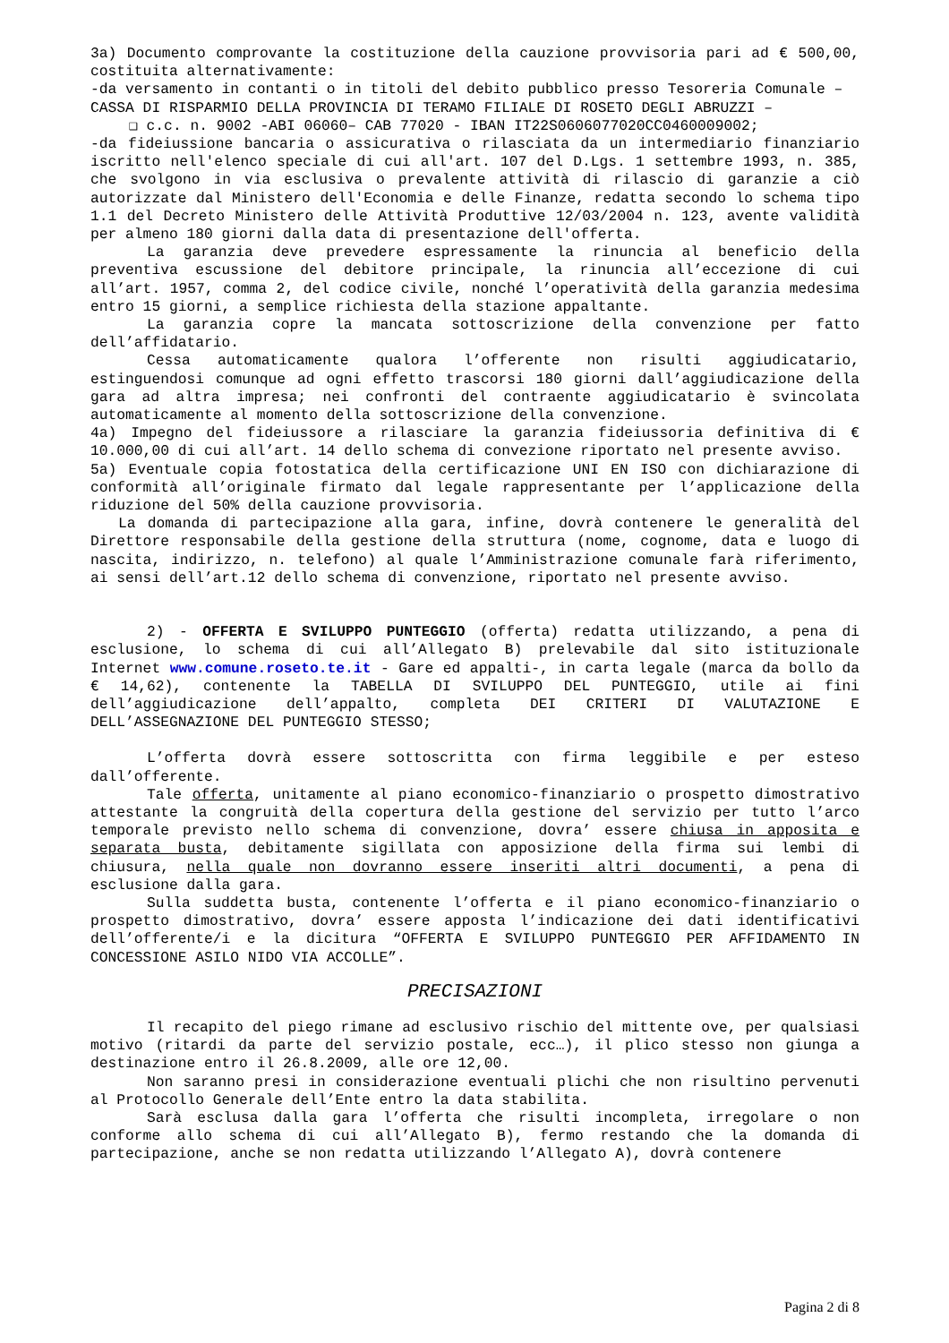3a) Documento comprovante la costituzione della cauzione provvisoria pari ad € 500,00, costituita alternativamente:
-da versamento in contanti o in titoli del debito pubblico presso Tesoreria Comunale –
CASSA DI RISPARMIO DELLA PROVINCIA DI TERAMO FILIALE DI ROSETO DEGLI ABRUZZI –
❑ c.c. n. 9002 -ABI 06060– CAB 77020 - IBAN IT22S0606077020CC0460009002;
-da fideiussione bancaria o assicurativa o rilasciata da un intermediario finanziario iscritto nell'elenco speciale di cui all'art. 107 del D.Lgs. 1 settembre 1993, n. 385, che svolgono in via esclusiva o prevalente attività di rilascio di garanzie a ciò autorizzate dal Ministero dell'Economia e delle Finanze, redatta secondo lo schema tipo 1.1 del Decreto Ministero delle Attività Produttive 12/03/2004 n. 123, avente validità per almeno 180 giorni dalla data di presentazione dell'offerta.
La garanzia deve prevedere espressamente la rinuncia al beneficio della preventiva escussione del debitore principale, la rinuncia all’eccezione di cui all’art. 1957, comma 2, del codice civile, nonché l’operatività della garanzia medesima entro 15 giorni, a semplice richiesta della stazione appaltante.
La garanzia copre la mancata sottoscrizione della convenzione per fatto dell’affidatario.
Cessa automaticamente qualora l’offerente non risulti aggiudicatario, estinguendosi comunque ad ogni effetto trascorsi 180 giorni dall’aggiudicazione della gara ad altra impresa; nei confronti del contraente aggiudicatario è svincolata automaticamente al momento della sottoscrizione della convenzione.
4a) Impegno del fideiussore a rilasciare la garanzia fideiussoria definitiva di € 10.000,00 di cui all’art. 14 dello schema di convezione riportato nel presente avviso.
5a) Eventuale copia fotostatica della certificazione UNI EN ISO con dichiarazione di conformità all’originale firmato dal legale rappresentante per l’applicazione della riduzione del 50% della cauzione provvisoria.
La domanda di partecipazione alla gara, infine, dovrà contenere le generalità del Direttore responsabile della gestione della struttura (nome, cognome, data e luogo di nascita, indirizzo, n. telefono) al quale l’Amministrazione comunale farà riferimento, ai sensi dell’art.12 dello schema di convenzione, riportato nel presente avviso.
2) - OFFERTA E SVILUPPO PUNTEGGIO (offerta) redatta utilizzando, a pena di esclusione, lo schema di cui all’Allegato B) prelevabile dal sito istituzionale Internet www.comune.roseto.te.it - Gare ed appalti-, in carta legale (marca da bollo da € 14,62), contenente la TABELLA DI SVILUPPO DEL PUNTEGGIO, utile ai fini dell’aggiudicazione dell’appalto, completa DEI CRITERI DI VALUTAZIONE E DELL’ASSEGNAZIONE DEL PUNTEGGIO STESSO;
L’offerta dovrà essere sottoscritta con firma leggibile e per esteso dall’offerente.
Tale offerta, unitamente al piano economico-finanziario o prospetto dimostrativo attestante la congruità della copertura della gestione del servizio per tutto l’arco temporale previsto nello schema di convenzione, dovra’ essere chiusa in apposita e separata busta, debitamente sigillata con apposizione della firma sui lembi di chiusura, nella quale non dovranno essere inseriti altri documenti, a pena di esclusione dalla gara.
Sulla suddetta busta, contenente l’offerta e il piano economico-finanziario o prospetto dimostrativo, dovra’ essere apposta l’indicazione dei dati identificativi dell’offerente/i e la dicitura “OFFERTA E SVILUPPO PUNTEGGIO PER AFFIDAMENTO IN CONCESSIONE ASILO NIDO VIA ACCOLLE”.
PRECISAZIONI
Il recapito del piego rimane ad esclusivo rischio del mittente ove, per qualsiasi motivo (ritardi da parte del servizio postale, ecc…), il plico stesso non giunga a destinazione entro il 26.8.2009, alle ore 12,00.
Non saranno presi in considerazione eventuali plichi che non risultino pervenuti al Protocollo Generale dell’Ente entro la data stabilita.
Sarà esclusa dalla gara l’offerta che risulti incompleta, irregolare o non conforme allo schema di cui all’Allegato B), fermo restando che la domanda di partecipazione, anche se non redatta utilizzando l’Allegato A), dovrà contenere
Pagina 2 di 8